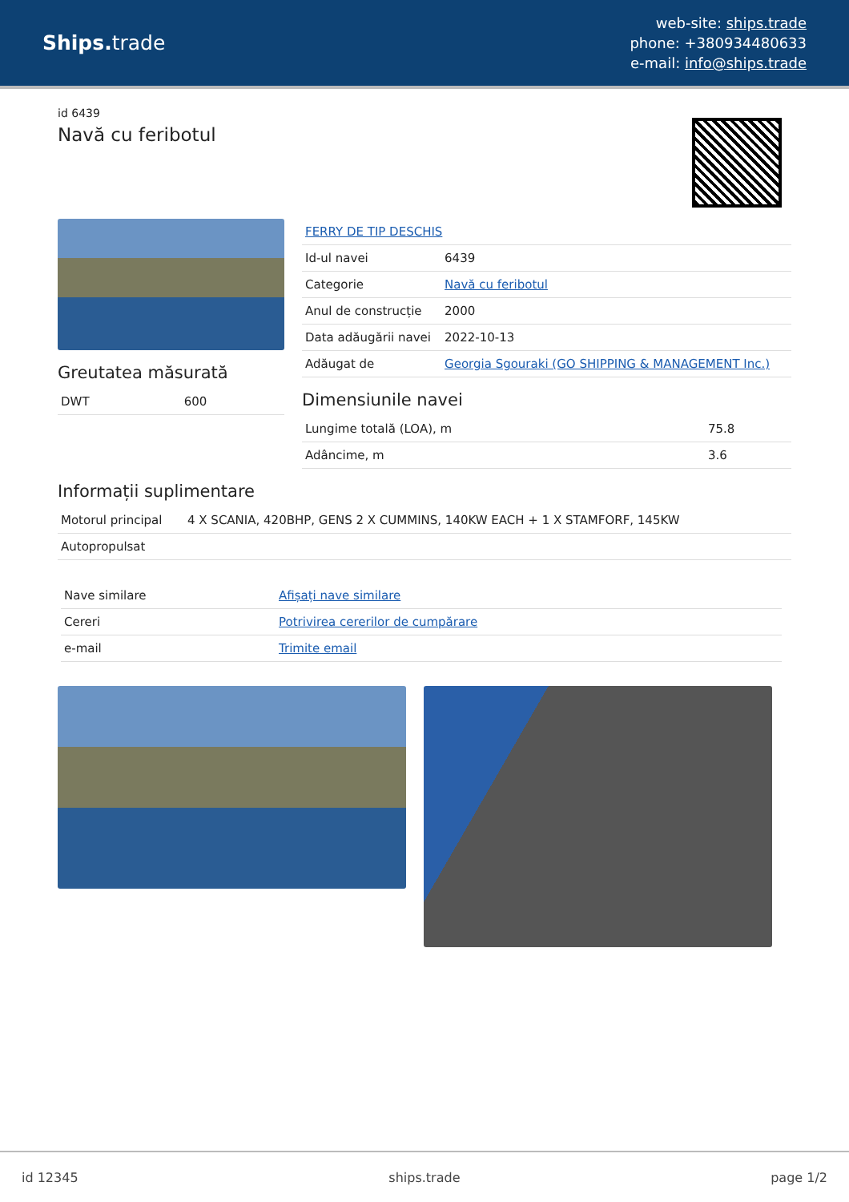Ships. trade
web-site: ships.trade
phone: +380934480633
e-mail: info@ships.trade
id 6439
Navă cu feribotul
Greutatea măsurată
| DWT | 600 |
| FERRY DE TIP DESCHIS | |
| Id-ul navei | 6439 |
| Categorie | Navă cu feribotul |
| Anul de construcție | 2000 |
| Data adăugării navei | 2022-10-13 |
| Adăugat de | Georgia Sgouraki (GO SHIPPING & MANAGEMENT Inc.) |
Dimensiunile navei
| Lungime totală (LOA), m | 75.8 |
| Adâncime, m | 3.6 |
Informații suplimentare
| Motorul principal | 4 X SCANIA, 420BHP, GENS 2 X CUMMINS, 140KW EACH + 1 X STAMFORF, 145KW |
| Autopropulsat | |
| Nave similare | Afișați nave similare |
| Cereri | Potrivirea cererilor de cumpărare |
| e-mail | Trimite email |
id 12345 ships.trade page 1/2